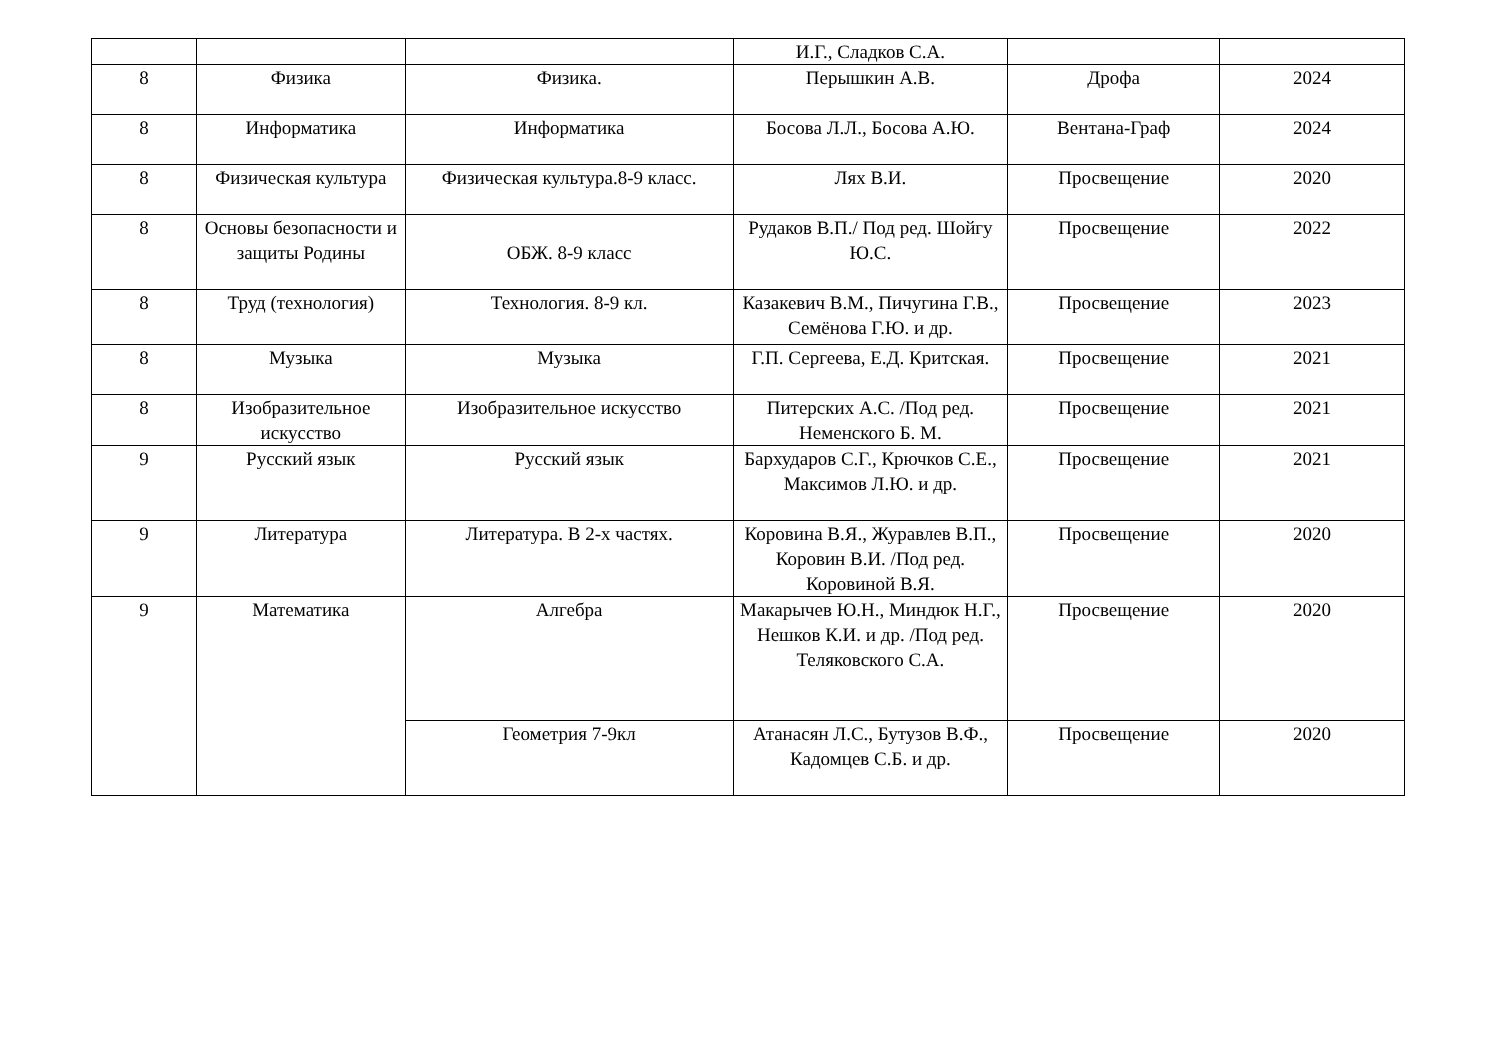| | | | И.Г., Сладков С.А. | | |
| 8 | Физика | Физика. | Перышкин А.В. | Дрофа | 2024 |
| 8 | Информатика | Информатика | Босова Л.Л., Босова А.Ю. | Вентана-Граф | 2024 |
| 8 | Физическая культура | Физическая культура.8-9 класс. | Лях В.И. | Просвещение | 2020 |
| 8 | Основы безопасности и защиты Родины | ОБЖ. 8-9 класс | Рудаков В.П./ Под ред. Шойгу Ю.С. | Просвещение | 2022 |
| 8 | Труд (технология) | Технология. 8-9 кл. | Казакевич В.М., Пичугина Г.В., Семёнова Г.Ю. и др. | Просвещение | 2023 |
| 8 | Музыка | Музыка | Г.П. Сергеева, Е.Д. Критская. | Просвещение | 2021 |
| 8 | Изобразительное искусство | Изобразительное искусство | Питерских А.С. /Под ред. Неменского Б. М. | Просвещение | 2021 |
| 9 | Русский язык | Русский язык | Бархударов С.Г., Крючков С.Е., Максимов Л.Ю. и др. | Просвещение | 2021 |
| 9 | Литература | Литература. В 2-х частях. | Коровина В.Я., Журавлев В.П., Коровин В.И. /Под ред. Коровиной В.Я. | Просвещение | 2020 |
| 9 | Математика | Алгебра | Макарычев Ю.Н., Миндюк Н.Г., Нешков К.И. и др. /Под ред. Теляковского С.А. | Просвещение | 2020 |
| | | Геометрия 7-9кл | Атанасян Л.С., Бутузов В.Ф., Кадомцев С.Б. и др. | Просвещение | 2020 |